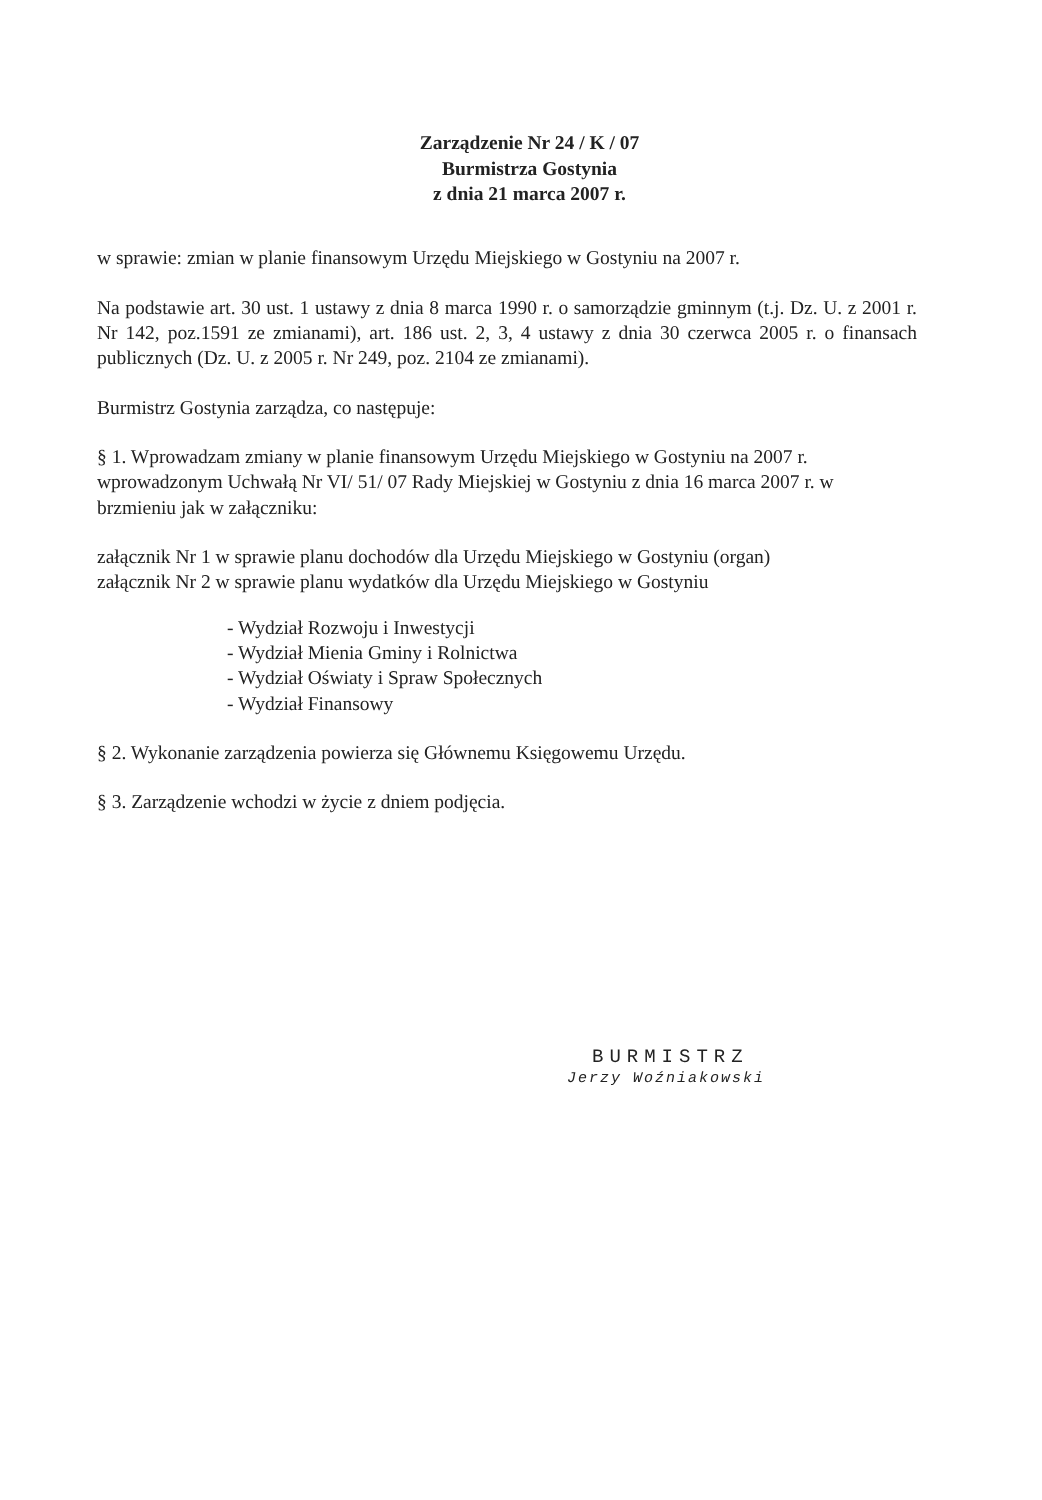Zarządzenie Nr 24 / K / 07
Burmistrza Gostynia
z dnia 21 marca 2007 r.
w sprawie: zmian w planie finansowym Urzędu Miejskiego w Gostyniu na 2007 r.
Na podstawie art. 30 ust. 1 ustawy z dnia 8 marca 1990 r. o samorządzie gminnym (t.j. Dz. U. z 2001 r. Nr 142, poz.1591 ze zmianami), art. 186 ust. 2, 3, 4 ustawy z dnia 30 czerwca 2005 r. o finansach publicznych (Dz. U. z 2005 r. Nr 249, poz. 2104 ze zmianami).
Burmistrz Gostynia zarządza, co następuje:
§ 1. Wprowadzam zmiany w planie finansowym Urzędu Miejskiego w Gostyniu na 2007 r. wprowadzonym Uchwałą Nr VI/ 51/ 07 Rady Miejskiej w Gostyniu z dnia 16 marca 2007 r. w brzmieniu jak w załączniku:
załącznik Nr 1 w sprawie planu dochodów dla Urzędu Miejskiego w Gostyniu (organ)
załącznik Nr 2 w sprawie planu wydatków dla Urzędu Miejskiego w Gostyniu
- Wydział Rozwoju i Inwestycji
- Wydział Mienia Gminy i Rolnictwa
- Wydział Oświaty i Spraw Społecznych
- Wydział Finansowy
§ 2. Wykonanie zarządzenia powierza się Głównemu Księgowemu Urzędu.
§ 3. Zarządzenie wchodzi w życie z dniem podjęcia.
BURMISTRZ
Jerzy Woźniakowski